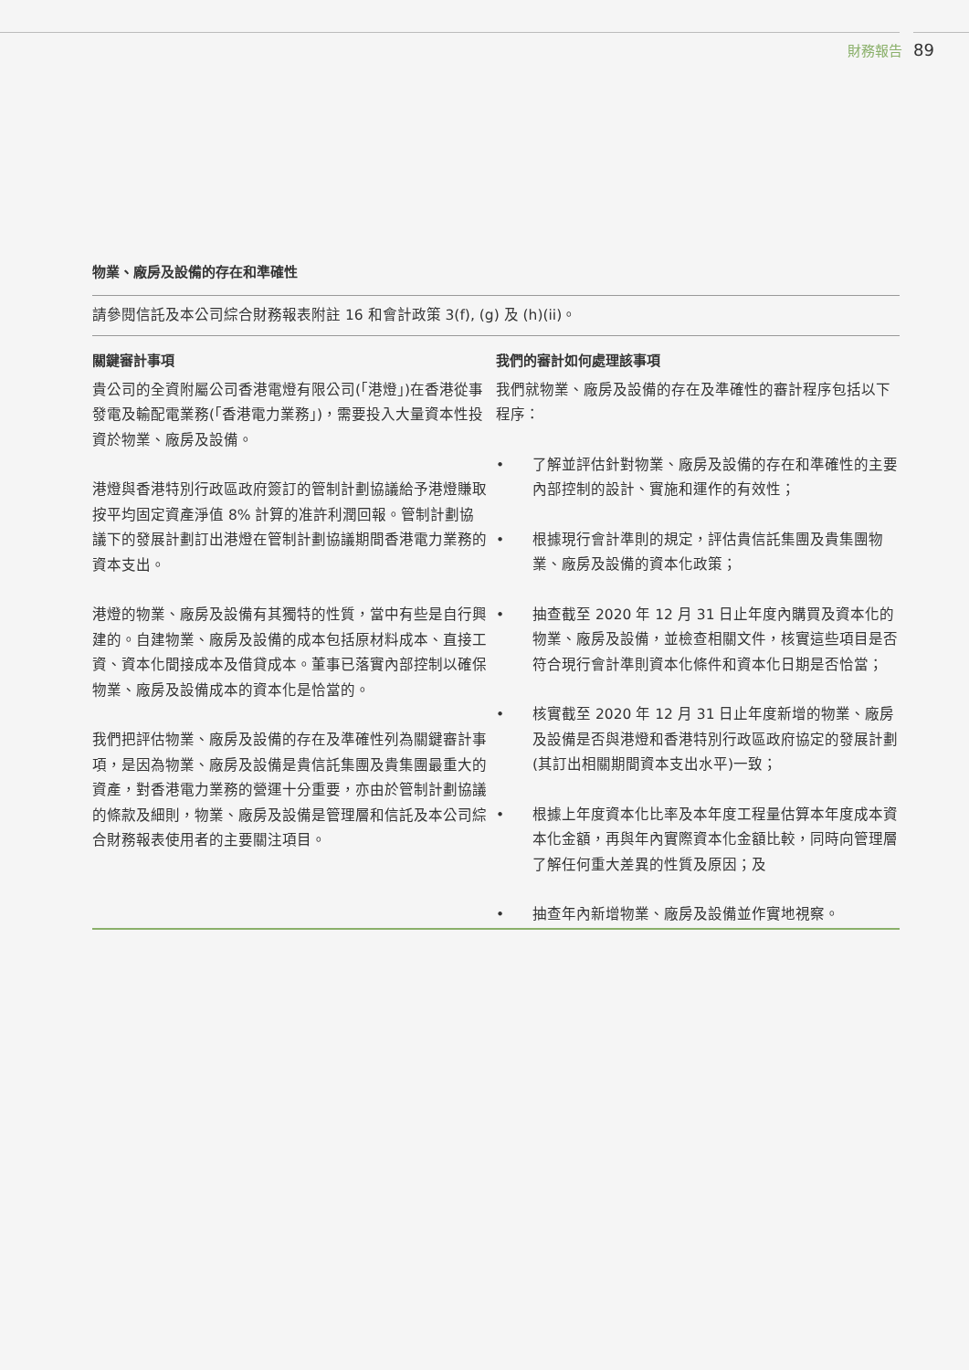財務報告 89
物業、廠房及設備的存在和準確性
請參閱信託及本公司綜合財務報表附註 16 和會計政策 3(f), (g) 及 (h)(ii)。
| 關鍵審計事項 | 我們的審計如何處理該事項 |
| --- | --- |
| 貴公司的全資附屬公司香港電燈有限公司(「港燈」)在香港從事發電及輸配電業務(「香港電力業務」)，需要投入大量資本性投資於物業、廠房及設備。 港燈與香港特別行政區政府簽訂的管制計劃協議給予港燈賺取按平均固定資產淨值 8% 計算的准許利潤回報。管制計劃協議下的發展計劃訂出港燈在管制計劃協議期間香港電力業務的資本支出。 港燈的物業、廠房及設備有其獨特的性質，當中有些是自行興建的。自建物業、廠房及設備的成本包括原材料成本、直接工資、資本化間接成本及借貸成本。董事已落實內部控制以確保物業、廠房及設備成本的資本化是恰當的。 我們把評估物業、廠房及設備的存在及準確性列為關鍵審計事項，是因為物業、廠房及設備是貴信託集團及貴集團最重大的資產，對香港電力業務的營運十分重要，亦由於管制計劃協議的條款及細則，物業、廠房及設備是管理層和信託及本公司綜合財務報表使用者的主要關注項目。 | 我們就物業、廠房及設備的存在及準確性的審計程序包括以下程序： • 了解並評估針對物業、廠房及設備的存在和準確性的主要內部控制的設計、實施和運作的有效性； • 根據現行會計準則的規定，評估貴信託集團及貴集團物業、廠房及設備的資本化政策； • 抽查截至 2020 年 12 月 31 日止年度內購買及資本化的物業、廠房及設備，並檢查相關文件，核實這些項目是否符合現行會計準則資本化條件和資本化日期是否恰當； • 核實截至 2020 年 12 月 31 日止年度新增的物業、廠房及設備是否與港燈和香港特別行政區政府協定的發展計劃(其訂出相關期間資本支出水平)一致； • 根據上年度資本化比率及本年度工程量估算本年度成本資本化金額，再與年內實際資本化金額比較，同時向管理層了解任何重大差異的性質及原因；及 • 抽查年內新增物業、廠房及設備並作實地視察。 |